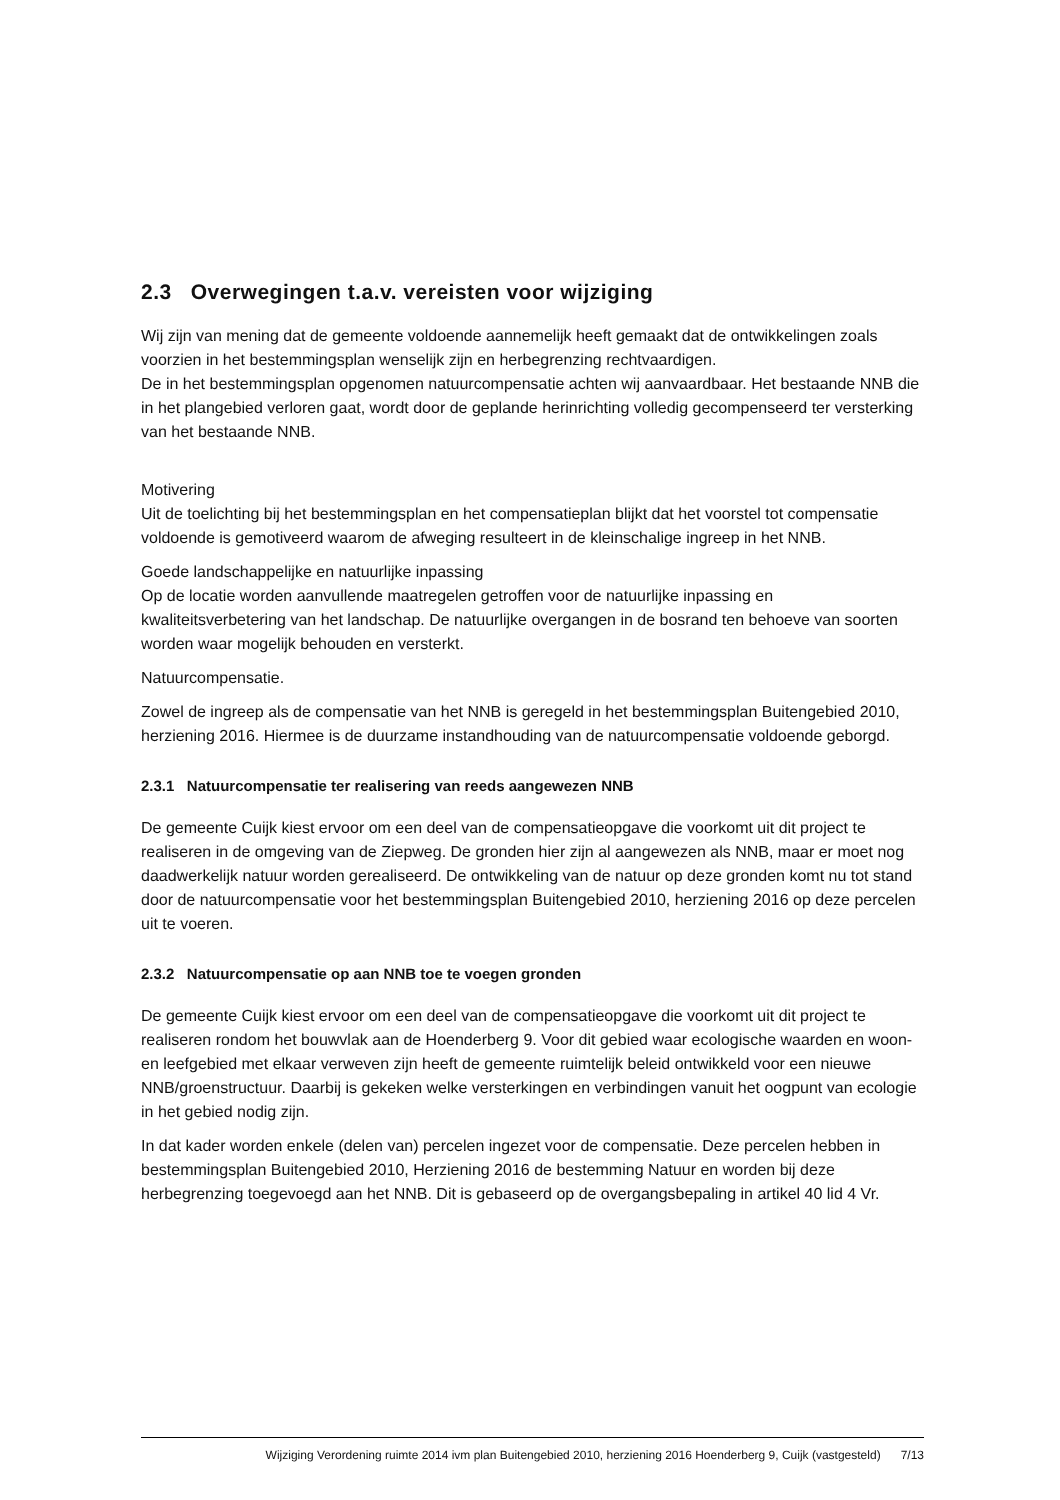2.3 Overwegingen t.a.v. vereisten voor wijziging
Wij zijn van mening dat de gemeente voldoende aannemelijk heeft gemaakt dat de ontwikkelingen zoals voorzien in het bestemmingsplan wenselijk zijn en herbegrenzing rechtvaardigen.
De in het bestemmingsplan opgenomen natuurcompensatie achten wij aanvaardbaar. Het bestaande NNB die in het plangebied verloren gaat, wordt door de geplande herinrichting volledig gecompenseerd ter versterking van het bestaande NNB.
Motivering
Uit de toelichting bij het bestemmingsplan en het compensatieplan blijkt dat het voorstel tot compensatie voldoende is gemotiveerd waarom de afweging resulteert in de kleinschalige ingreep in het NNB.
Goede landschappelijke en natuurlijke inpassing
Op de locatie worden aanvullende maatregelen getroffen voor de natuurlijke inpassing en kwaliteitsverbetering van het landschap. De natuurlijke overgangen in de bosrand ten behoeve van soorten worden waar mogelijk behouden en versterkt.
Natuurcompensatie.
Zowel de ingreep als de compensatie van het NNB is geregeld in het bestemmingsplan Buitengebied 2010, herziening 2016. Hiermee is de duurzame instandhouding van de natuurcompensatie voldoende geborgd.
2.3.1 Natuurcompensatie ter realisering van reeds aangewezen NNB
De gemeente Cuijk kiest ervoor om een deel van de compensatieopgave die voorkomt uit dit project te realiseren in de omgeving van de Ziepweg. De gronden hier zijn al aangewezen als NNB, maar er moet nog daadwerkelijk natuur worden gerealiseerd. De ontwikkeling van de natuur op deze gronden komt nu tot stand door de natuurcompensatie voor het bestemmingsplan Buitengebied 2010, herziening 2016 op deze percelen uit te voeren.
2.3.2 Natuurcompensatie op aan NNB toe te voegen gronden
De gemeente Cuijk kiest ervoor om een deel van de compensatieopgave die voorkomt uit dit project te realiseren rondom het bouwvlak aan de Hoenderberg 9. Voor dit gebied waar ecologische waarden en woon- en leefgebied met elkaar verweven zijn heeft de gemeente ruimtelijk beleid ontwikkeld voor een nieuwe NNB/groenstructuur. Daarbij is gekeken welke versterkingen en verbindingen vanuit het oogpunt van ecologie in het gebied nodig zijn.
In dat kader worden enkele (delen van) percelen ingezet voor de compensatie. Deze percelen hebben in bestemmingsplan Buitengebied 2010, Herziening 2016 de bestemming Natuur en worden bij deze herbegrenzing toegevoegd aan het NNB. Dit is gebaseerd op de overgangsbepaling in artikel 40 lid 4 Vr.
Wijziging Verordening ruimte 2014 ivm plan Buitengebied 2010, herziening 2016 Hoenderberg 9, Cuijk (vastgesteld) 7/13